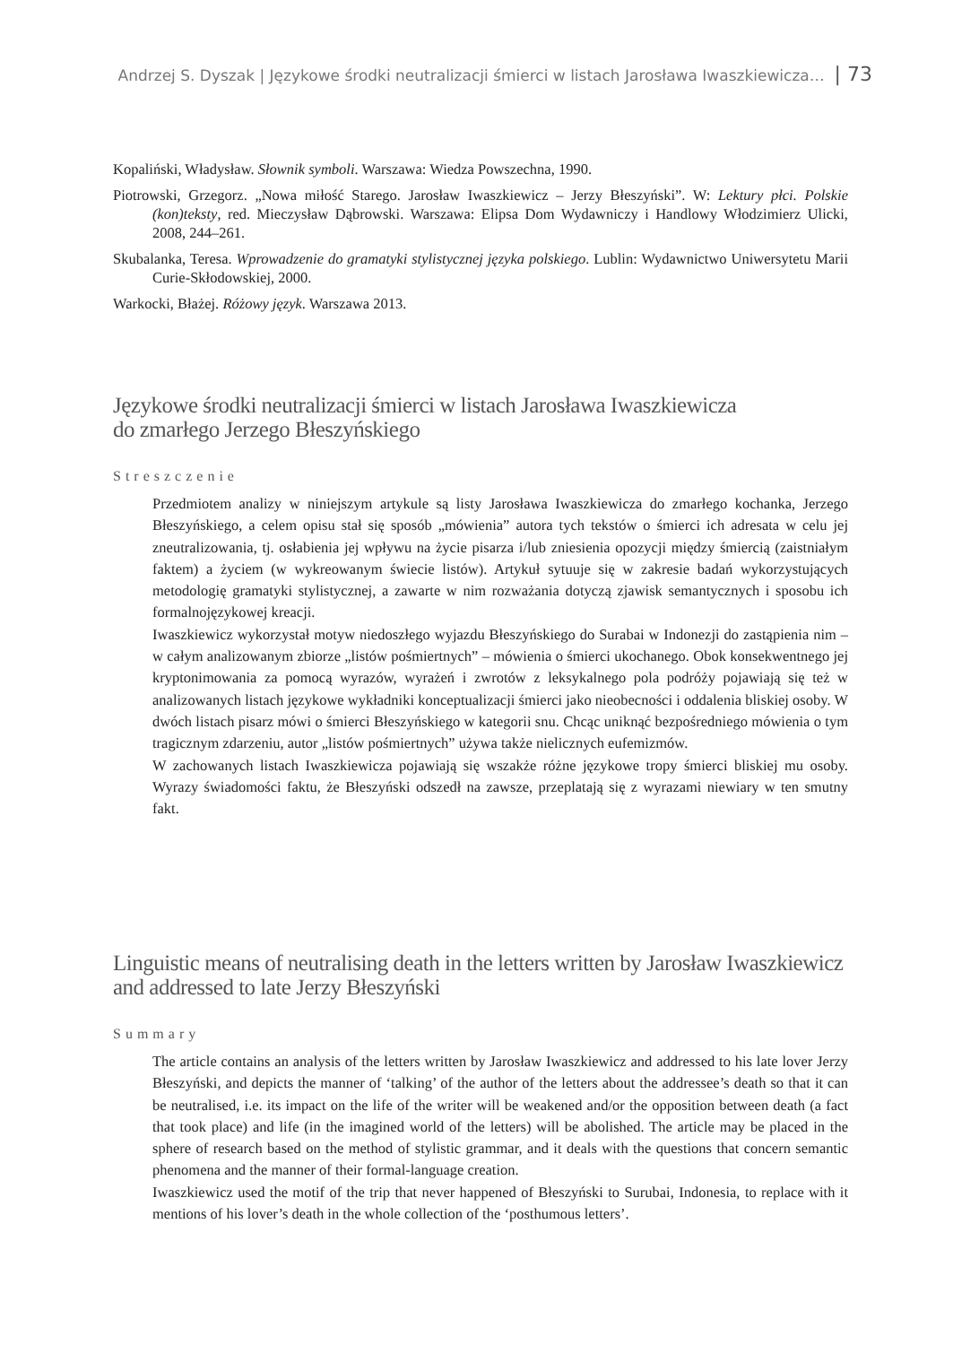Andrzej S. Dyszak | Językowe środki neutralizacji śmierci w listach Jarosława Iwaszkiewicza… | 73
Kopaliński, Władysław. Słownik symboli. Warszawa: Wiedza Powszechna, 1990.
Piotrowski, Grzegorz. „Nowa miłość Starego. Jarosław Iwaszkiewicz – Jerzy Błeszyński”. W: Lektury płci. Polskie (kon)teksty, red. Mieczysław Dąbrowski. Warszawa: Elipsa Dom Wydawniczy i Handlowy Włodzimierz Ulicki, 2008, 244–261.
Skubalanka, Teresa. Wprowadzenie do gramatyki stylistycznej języka polskiego. Lublin: Wydawnictwo Uniwersytetu Marii Curie-Skłodowskiej, 2000.
Warkocki, Błażej. Różowy język. Warszawa 2013.
Językowe środki neutralizacji śmierci w listach Jarosława Iwaszkiewicza
do zmarłego Jerzego Błeszyńskiego
Streszczenie
Przedmiotem analizy w niniejszym artykule są listy Jarosława Iwaszkiewicza do zmarłego kochanka, Jerzego Błeszyńskiego, a celem opisu stał się sposób „mówienia” autora tych tekstów o śmierci ich adresata w celu jej zneutralizowania, tj. osłabienia jej wpływu na życie pisarza i/lub zniesienia opozycji między śmiercią (zaistniałym faktem) a życiem (w wykreowanym świecie listów). Artykuł sytuuje się w zakresie badań wykorzystujących metodologię gramatyki stylistycznej, a zawarte w nim rozważania dotyczą zjawisk semantycznych i sposobu ich formalnojęzykowej kreacji.
Iwaszkiewicz wykorzystał motyw niedoszłego wyjazdu Błeszyńskiego do Surabai w Indonezji do zastąpienia nim – w całym analizowanym zbiorze „listów pośmiertnych” – mówienia o śmierci ukochanego. Obok konsekwentnego jej kryptonimowania za pomocą wyrazów, wyrażeń i zwrotów z leksykalnego pola podróży pojawiają się też w analizowanych listach językowe wykładniki konceptualizacji śmierci jako nieobecności i oddalenia bliskiej osoby. W dwóch listach pisarz mówi o śmierci Błeszyńskiego w kategorii snu. Chcąc uniknąć bezpośredniego mówienia o tym tragicznym zdarzeniu, autor „listów pośmiertnych” używa także nielicznych eufemizmów.
W zachowanych listach Iwaszkiewicza pojawiają się wszakże różne językowe tropy śmierci bliskiej mu osoby. Wyrazy świadomości faktu, że Błeszyński odszedł na zawsze, przeplatają się z wyrazami niewiary w ten smutny fakt.
Linguistic means of neutralising death in the letters written by Jarosław Iwaszkiewicz
and addressed to late Jerzy Błeszyński
Summary
The article contains an analysis of the letters written by Jarosław Iwaszkiewicz and addressed to his late lover Jerzy Błeszyński, and depicts the manner of ‘talking’ of the author of the letters about the addressee’s death so that it can be neutralised, i.e. its impact on the life of the writer will be weakened and/or the opposition between death (a fact that took place) and life (in the imagined world of the letters) will be abolished. The article may be placed in the sphere of research based on the method of stylistic grammar, and it deals with the questions that concern semantic phenomena and the manner of their formal-language creation.
Iwaszkiewicz used the motif of the trip that never happened of Błeszyński to Surubai, Indonesia, to replace with it mentions of his lover’s death in the whole collection of the ‘posthumous letters’.